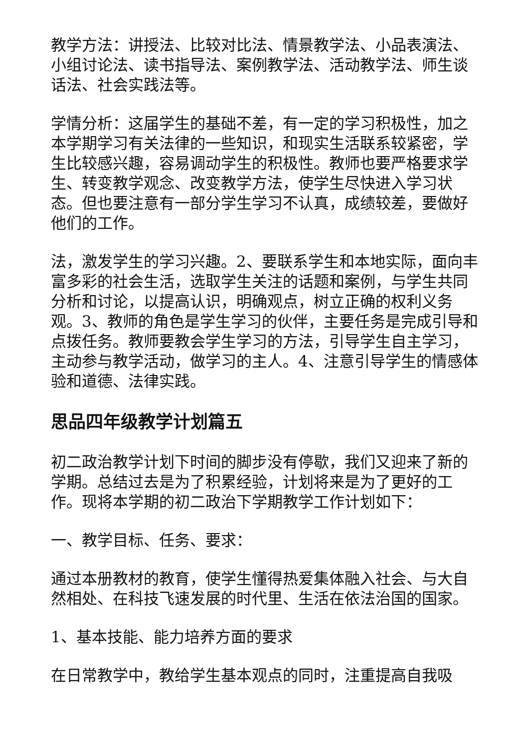教学方法：讲授法、比较对比法、情景教学法、小品表演法、小组讨论法、读书指导法、案例教学法、活动教学法、师生谈话法、社会实践法等。
学情分析：这届学生的基础不差，有一定的学习积极性，加之本学期学习有关法律的一些知识，和现实生活联系较紧密，学生比较感兴趣，容易调动学生的积极性。教师也要严格要求学生、转变教学观念、改变教学方法，使学生尽快进入学习状态。但也要注意有一部分学生学习不认真，成绩较差，要做好他们的工作。
法，激发学生的学习兴趣。2、要联系学生和本地实际，面向丰富多彩的社会生活，选取学生关注的话题和案例，与学生共同分析和讨论，以提高认识，明确观点，树立正确的权利义务观。3、教师的角色是学生学习的伙伴，主要任务是完成引导和点拨任务。教师要教会学生学习的方法，引导学生自主学习，主动参与教学活动，做学习的主人。4、注意引导学生的情感体验和道德、法律实践。
思品四年级教学计划篇五
初二政治教学计划下时间的脚步没有停歇，我们又迎来了新的学期。总结过去是为了积累经验，计划将来是为了更好的工作。现将本学期的初二政治下学期教学工作计划如下：
一、教学目标、任务、要求：
通过本册教材的教育，使学生懂得热爱集体融入社会、与大自然相处、在科技飞速发展的时代里、生活在依法治国的国家。
1、基本技能、能力培养方面的要求
在日常教学中，教给学生基本观点的同时，注重提高自我吸